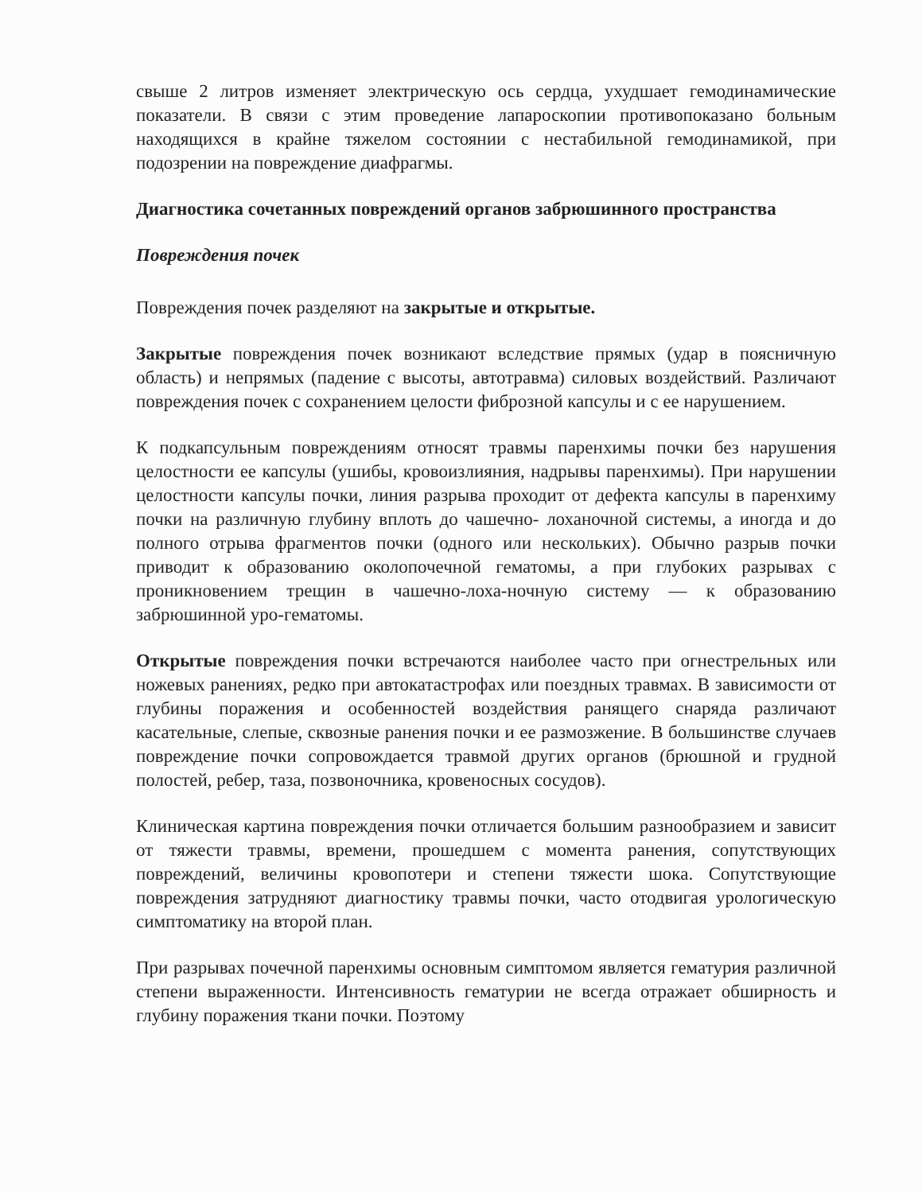свыше 2 литров изменяет электрическую ось сердца, ухудшает гемодинамические показатели. В связи с этим проведение лапароскопии противопоказано больным находящихся в крайне тяжелом состоянии с нестабильной гемодинамикой, при подозрении на повреждение диафрагмы.
Диагностика сочетанных повреждений органов забрюшинного пространства
Повреждения почек
Повреждения почек разделяют на закрытые и открытые.
Закрытые повреждения почек возникают вследствие прямых (удар в поясничную область) и непрямых (падение с высоты, автотравма) силовых воздействий. Различают повреждения почек с сохранением целости фиброзной капсулы и с ее нарушением.
К подкапсульным повреждениям относят травмы паренхимы почки без нарушения целостности ее капсулы (ушибы, кровоизлияния, надрывы паренхимы). При нарушении целостности капсулы почки, линия разрыва проходит от дефекта капсулы в паренхиму почки на различную глубину вплоть до чашечно- лоханочной системы, а иногда и до полного отрыва фрагментов почки (одного или нескольких). Обычно разрыв почки приводит к образованию околопочечной гематомы, а при глубоких разрывах с проникновением трещин в чашечно-лоха-ночную систему — к образованию забрюшинной уро-гематомы.
Открытые повреждения почки встречаются наиболее часто при огнестрельных или ножевых ранениях, редко при автокатастрофах или поездных травмах. В зависимости от глубины поражения и особенностей воздействия ранящего снаряда различают касательные, слепые, сквозные ранения почки и ее размозжение. В большинстве случаев повреждение почки сопровождается травмой других органов (брюшной и грудной полостей, ребер, таза, позвоночника, кровеносных сосудов).
Клиническая картина повреждения почки отличается большим разнообразием и зависит от тяжести травмы, времени, прошедшем с момента ранения, сопутствующих повреждений, величины кровопотери и степени тяжести шока. Сопутствующие повреждения затрудняют диагностику травмы почки, часто отодвигая урологическую симптоматику на второй план.
При разрывах почечной паренхимы основным симптомом является гематурия различной степени выраженности. Интенсивность гематурии не всегда отражает обширность и глубину поражения ткани почки. Поэтому